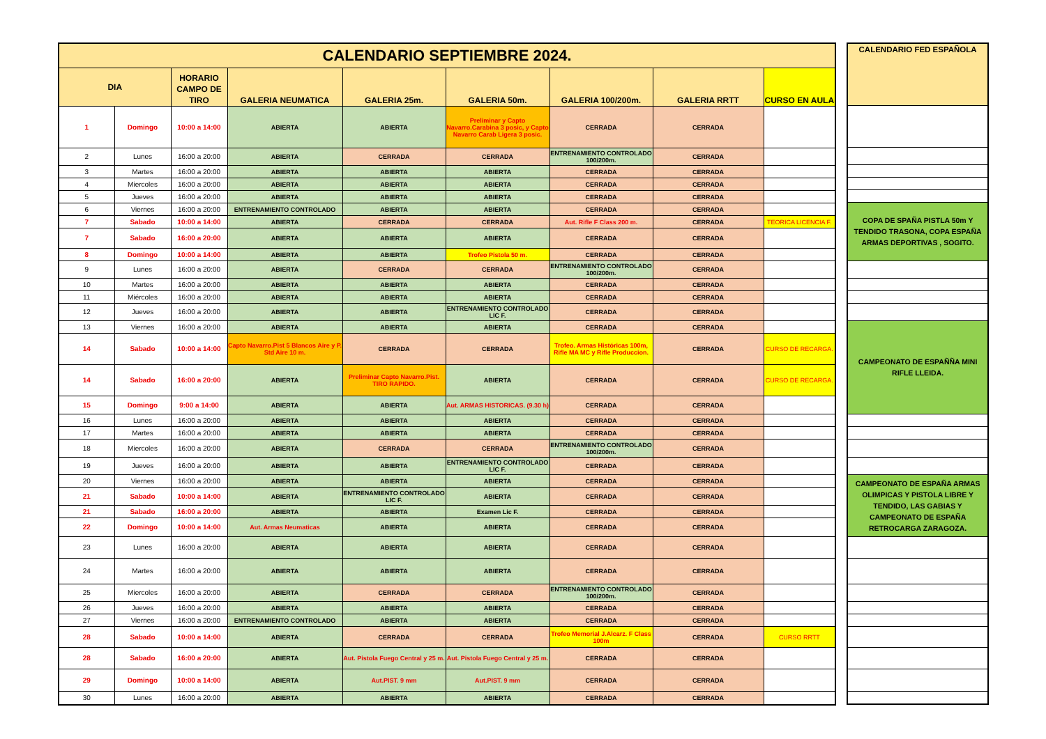| CALENDARIO SEPTIEMBRE 2024. | | | | | | | | |
| --- | --- | --- | --- | --- | --- | --- | --- | --- |
| DIA | | HORARIO CAMPO DE TIRO | GALERIA NEUMATICA | GALERIA 25m. | GALERIA 50m. | GALERIA 100/200m. | GALERIA RRTT | CURSO EN AULA |
| 1 | Domingo | 10:00 a 14:00 | ABIERTA | ABIERTA | Preliminar y Capto Navarro.Carabina 3 posic, y Capto Navarro Carab Ligera 3 posic. | CERRADA | CERRADA | |
| 2 | Lunes | 16:00 a 20:00 | ABIERTA | CERRADA | CERRADA | ENTRENAMIENTO CONTROLADO 100/200m. | CERRADA | |
| 3 | Martes | 16:00 a 20:00 | ABIERTA | ABIERTA | ABIERTA | CERRADA | CERRADA | |
| 4 | Miercoles | 16:00 a 20:00 | ABIERTA | ABIERTA | ABIERTA | CERRADA | CERRADA | |
| 5 | Jueves | 16:00 a 20:00 | ABIERTA | ABIERTA | ABIERTA | CERRADA | CERRADA | |
| 6 | Viernes | 16:00 a 20:00 | ENTRENAMIENTO CONTROLADO | ABIERTA | ABIERTA | CERRADA | CERRADA | |
| 7 | Sabado | 10:00 a 14:00 | ABIERTA | CERRADA | CERRADA | Aut. Rifle F Class 200 m. | CERRADA | TEORICA LICENCIA F. |
| 7 | Sabado | 16:00 a 20:00 | ABIERTA | ABIERTA | ABIERTA | CERRADA | CERRADA | |
| 8 | Domingo | 10:00 a 14:00 | ABIERTA | ABIERTA | Trofeo Pistola 50 m. | CERRADA | CERRADA | |
| 9 | Lunes | 16:00 a 20:00 | ABIERTA | CERRADA | CERRADA | ENTRENAMIENTO CONTROLADO 100/200m. | CERRADA | |
| 10 | Martes | 16:00 a 20:00 | ABIERTA | ABIERTA | ABIERTA | CERRADA | CERRADA | |
| 11 | Miércoles | 16:00 a 20:00 | ABIERTA | ABIERTA | ABIERTA | CERRADA | CERRADA | |
| 12 | Jueves | 16:00 a 20:00 | ABIERTA | ABIERTA | ENTRENAMIENTO CONTROLADO LIC F. | CERRADA | CERRADA | |
| 13 | Viernes | 16:00 a 20:00 | ABIERTA | ABIERTA | ABIERTA | CERRADA | CERRADA | |
| 14 | Sabado | 10:00 a 14:00 | Capto Navarro.Pist 5 Blancos Aire y P. Std Aire 10 m. | CERRADA | CERRADA | Trofeo. Armas Históricas 100m, Rifle MA MC y Rifle Produccion. | CERRADA | CURSO DE RECARGA. |
| 14 | Sabado | 16:00 a 20:00 | ABIERTA | Preliminar Capto Navarro.Pist. TIRO RAPIDO. | ABIERTA | CERRADA | CERRADA | CURSO DE RECARGA. |
| 15 | Domingo | 9:00 a 14:00 | ABIERTA | ABIERTA | Aut. ARMAS HISTORICAS. (9.30 h) | CERRADA | CERRADA | |
| 16 | Lunes | 16:00 a 20:00 | ABIERTA | ABIERTA | ABIERTA | CERRADA | CERRADA | |
| 17 | Martes | 16:00 a 20:00 | ABIERTA | ABIERTA | ABIERTA | CERRADA | CERRADA | |
| 18 | Miercoles | 16:00 a 20:00 | ABIERTA | CERRADA | CERRADA | ENTRENAMIENTO CONTROLADO 100/200m. | CERRADA | |
| 19 | Jueves | 16:00 a 20:00 | ABIERTA | ABIERTA | ENTRENAMIENTO CONTROLADO LIC F. | CERRADA | CERRADA | |
| 20 | Viernes | 16:00 a 20:00 | ABIERTA | ABIERTA | ABIERTA | CERRADA | CERRADA | |
| 21 | Sabado | 10:00 a 14:00 | ABIERTA | ENTRENAMIENTO CONTROLADO LIC F. | ABIERTA | CERRADA | CERRADA | |
| 21 | Sabado | 16:00 a 20:00 | ABIERTA | ABIERTA | Examen Lic F. | CERRADA | CERRADA | |
| 22 | Domingo | 10:00 a 14:00 | Aut. Armas Neumaticas | ABIERTA | ABIERTA | CERRADA | CERRADA | |
| 23 | Lunes | 16:00 a 20:00 | ABIERTA | ABIERTA | ABIERTA | CERRADA | CERRADA | |
| 24 | Martes | 16:00 a 20:00 | ABIERTA | ABIERTA | ABIERTA | CERRADA | CERRADA | |
| 25 | Miercoles | 16:00 a 20:00 | ABIERTA | CERRADA | CERRADA | ENTRENAMIENTO CONTROLADO 100/200m. | CERRADA | |
| 26 | Jueves | 16:00 a 20:00 | ABIERTA | ABIERTA | ABIERTA | CERRADA | CERRADA | |
| 27 | Viernes | 16:00 a 20:00 | ENTRENAMIENTO CONTROLADO | ABIERTA | ABIERTA | CERRADA | CERRADA | |
| 28 | Sabado | 10:00 a 14:00 | ABIERTA | CERRADA | CERRADA | Trofeo Memorial J.Alcarz. F Class 100m | CERRADA | CURSO RRTT |
| 28 | Sabado | 16:00 a 20:00 | ABIERTA | Aut. Pistola Fuego Central y 25 m. | Aut. Pistola Fuego Central y 25 m. | CERRADA | CERRADA | |
| 29 | Domingo | 10:00 a 14:00 | ABIERTA | Aut.PIST. 9 mm | Aut.PIST. 9 mm | CERRADA | CERRADA | |
| 30 | Lunes | 16:00 a 20:00 | ABIERTA | ABIERTA | ABIERTA | CERRADA | CERRADA | |
| CALENDARIO FED ESPAÑOLA |
| --- |
| COPA DE SPAÑA PISTLA 50m Y TENDIDO TRASONA, COPA ESPAÑA ARMAS DEPORTIVAS , SOGITO. |
| CAMPEONATO DE ESPAÑÑA MINI RIFLE LLEIDA. |
| CAMPEONATO DE ESPAÑA ARMAS OLIMPICAS Y PISTOLA LIBRE Y TENDIDO, LAS GABIAS Y CAMPEONATO DE ESPAÑA RETROCARGA ZARAGOZA. |